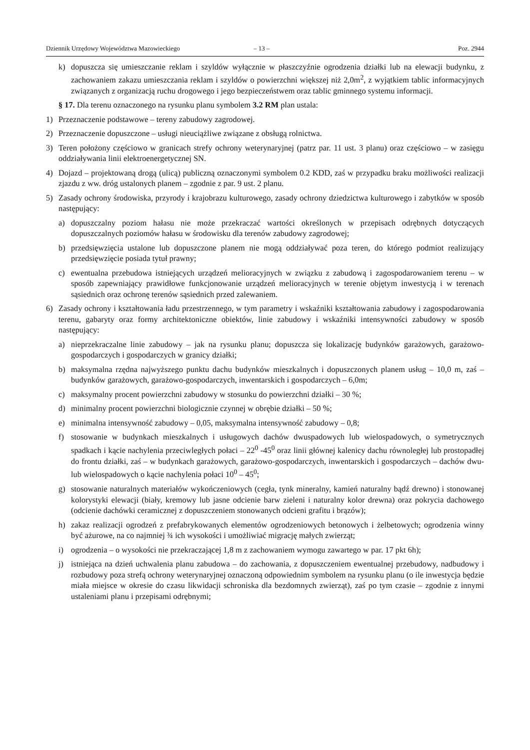Dziennik Urzędowy Województwa Mazowieckiego – 13 – Poz. 2944
k) dopuszcza się umieszczanie reklam i szyldów wyłącznie w płaszczyźnie ogrodzenia działki lub na elewacji budynku, z zachowaniem zakazu umieszczania reklam i szyldów o powierzchni większej niż 2,0m<sup>2</sup>, z wyjątkiem tablic informacyjnych związanych z organizacją ruchu drogowego i jego bezpieczeństwem oraz tablic gminnego systemu informacji.
§ 17. Dla terenu oznaczonego na rysunku planu symbolem 3.2 RM plan ustala:
1) Przeznaczenie podstawowe – tereny zabudowy zagrodowej.
2) Przeznaczenie dopuszczone – usługi nieuciążliwe związane z obsługą rolnictwa.
3) Teren położony częściowo w granicach strefy ochrony weterynaryjnej (patrz par. 11 ust. 3 planu) oraz częściowo – w zasięgu oddziaływania linii elektroenergetycznej SN.
4) Dojazd – projektowaną drogą (ulicą) publiczną oznaczonymi symbolem 0.2 KDD, zaś w przypadku braku możliwości realizacji zjazdu z ww. dróg ustalonych planem – zgodnie z par. 9 ust. 2 planu.
5) Zasady ochrony środowiska, przyrody i krajobrazu kulturowego, zasady ochrony dziedzictwa kulturowego i zabytków w sposób następujący:
a) dopuszczalny poziom hałasu nie może przekraczać wartości określonych w przepisach odrębnych dotyczących dopuszczalnych poziomów hałasu w środowisku dla terenów zabudowy zagrodowej;
b) przedsięwzięcia ustalone lub dopuszczone planem nie mogą oddziaływać poza teren, do którego podmiot realizujący przedsięwzięcie posiada tytuł prawny;
c) ewentualna przebudowa istniejących urządzeń melioracyjnych w związku z zabudową i zagospodarowaniem terenu – w sposób zapewniający prawidłowe funkcjonowanie urządzeń melioracyjnych w terenie objętym inwestycją i w terenach sąsiednich oraz ochronę terenów sąsiednich przed zalewaniem.
6) Zasady ochrony i kształtowania ładu przestrzennego, w tym parametry i wskaźniki kształtowania zabudowy i zagospodarowania terenu, gabaryty oraz formy architektoniczne obiektów, linie zabudowy i wskaźniki intensywności zabudowy w sposób następujący:
a) nieprzekraczalne linie zabudowy – jak na rysunku planu; dopuszcza się lokalizację budynków garażowych, garażowo-gospodarczych i gospodarczych w granicy działki;
b) maksymalna rzędna najwyższego punktu dachu budynków mieszkalnych i dopuszczonych planem usług – 10,0 m, zaś – budynków garażowych, garażowo-gospodarczych, inwentarskich i gospodarczych – 6,0m;
c) maksymalny procent powierzchni zabudowy w stosunku do powierzchni działki – 30 %;
d) minimalny procent powierzchni biologicznie czynnej w obrębie działki – 50 %;
e) minimalna intensywność zabudowy – 0,05, maksymalna intensywność zabudowy – 0,8;
f) stosowanie w budynkach mieszkalnych i usługowych dachów dwuspadowych lub wielospadowych, o symetrycznych spadkach i kącie nachylenia przeciwległych połaci – 22<sup>0</sup> -45<sup>0</sup> oraz linii głównej kalenicy dachu równoległej lub prostopadłej do frontu działki, zaś – w budynkach garażowych, garażowo-gospodarczych, inwentarskich i gospodarczych – dachów dwu- lub wielospadowych o kącie nachylenia połaci 10<sup>0</sup> – 45<sup>0</sup>;
g) stosowanie naturalnych materiałów wykończeniowych (cegła, tynk mineralny, kamień naturalny bądź drewno) i stonowanej kolorystyki elewacji (biały, kremowy lub jasne odcienie barw zieleni i naturalny kolor drewna) oraz pokrycia dachowego (odcienie dachówki ceramicznej z dopuszczeniem stonowanych odcieni grafitu i brązów);
h) zakaz realizacji ogrodzeń z prefabrykowanych elementów ogrodzeniowych betonowych i żelbetowych; ogrodzenia winny być ażurowe, na co najmniej ¾ ich wysokości i umożliwiać migrację małych zwierząt;
i) ogrodzenia – o wysokości nie przekraczającej 1,8 m z zachowaniem wymogu zawartego w par. 17 pkt 6h);
j) istniejąca na dzień uchwalenia planu zabudowa – do zachowania, z dopuszczeniem ewentualnej przebudowy, nadbudowy i rozbudowy poza strefą ochrony weterynaryjnej oznaczoną odpowiednim symbolem na rysunku planu (o ile inwestycja będzie miała miejsce w okresie do czasu likwidacji schroniska dla bezdomnych zwierząt), zaś po tym czasie – zgodnie z innymi ustaleniami planu i przepisami odrębnymi;